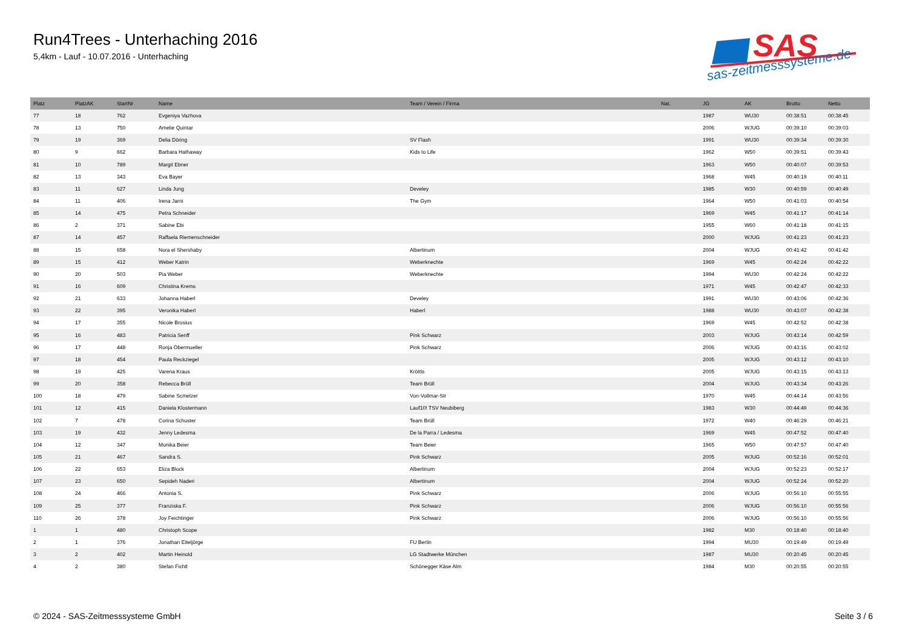Run4Trees - Unterhaching 2016
5,4km - Lauf - 10.07.2016 - Unterhaching
SAS
sas-zeitmesssysteme.de
| Platz | PlatzAK | StartNr | Name | Team / Verein / Firma | Nat. | JG | AK | Brutto | Netto |
| --- | --- | --- | --- | --- | --- | --- | --- | --- | --- |
| 77 | 18 | 762 | Evgeniya Vazhova | | | 1987 | WU30 | 00:38:51 | 00:38:45 |
| 78 | 13 | 750 | Amelie Quintar | | | 2006 | WJUG | 00:39:10 | 00:39:03 |
| 79 | 19 | 369 | Delia Döring | SV Flash | | 1991 | WU30 | 00:39:34 | 00:39:30 |
| 80 | 9 | 662 | Barbara Hathaway | Kids to Life | | 1962 | W50 | 00:39:51 | 00:39:43 |
| 81 | 10 | 789 | Margit Ebner | | | 1963 | W50 | 00:40:07 | 00:39:53 |
| 82 | 13 | 343 | Eva Bayer | | | 1968 | W45 | 00:40:19 | 00:40:11 |
| 83 | 11 | 627 | Linda Jung | Develey | | 1985 | W30 | 00:40:59 | 00:40:49 |
| 84 | 11 | 406 | Irena Jarni | The Gym | | 1964 | W50 | 00:41:03 | 00:40:54 |
| 85 | 14 | 475 | Petra Schneider | | | 1969 | W45 | 00:41:17 | 00:41:14 |
| 86 | 2 | 371 | Sabine Ebi | | | 1955 | W60 | 00:41:18 | 00:41:15 |
| 87 | 14 | 457 | Raffaela Riemenschneider | | | 2000 | WJUG | 00:41:23 | 00:41:23 |
| 88 | 15 | 658 | Nora el Shershaby | Albertinum | | 2004 | WJUG | 00:41:42 | 00:41:42 |
| 89 | 15 | 412 | Weber Katrin | Weberknechte | | 1969 | W45 | 00:42:24 | 00:42:22 |
| 90 | 20 | 503 | Pia Weber | Weberknechte | | 1994 | WU30 | 00:42:24 | 00:42:22 |
| 91 | 16 | 609 | Christina Krems | | | 1971 | W45 | 00:42:47 | 00:42:33 |
| 92 | 21 | 633 | Johanna Haberl | Develey | | 1991 | WU30 | 00:43:06 | 00:42:36 |
| 93 | 22 | 395 | Veronika Haberl | Haberl | | 1988 | WU30 | 00:43:07 | 00:42:38 |
| 94 | 17 | 355 | Nicole Brosius | | | 1969 | W45 | 00:42:52 | 00:42:38 |
| 95 | 16 | 483 | Patricia Senff | Pink Schwarz | | 2003 | WJUG | 00:43:14 | 00:42:59 |
| 96 | 17 | 448 | Ronja Obermueller | Pink Schwarz | | 2006 | WJUG | 00:43:16 | 00:43:02 |
| 97 | 18 | 454 | Paula Reckziegel | | | 2005 | WJUG | 00:43:12 | 00:43:10 |
| 98 | 19 | 425 | Varena Kraus | Kröttls | | 2005 | WJUG | 00:43:15 | 00:43:13 |
| 99 | 20 | 358 | Rebecca Brüll | Team Brüll | | 2004 | WJUG | 00:43:34 | 00:43:26 |
| 100 | 18 | 479 | Sabine Scmelzer | Von-Vollmar-Str | | 1970 | W45 | 00:44:14 | 00:43:56 |
| 101 | 12 | 415 | Daniela Klostermann | Lauf10! TSV Neubiberg | | 1983 | W30 | 00:44:49 | 00:44:36 |
| 102 | 7 | 478 | Corina Schuster | Team Brüll | | 1972 | W40 | 00:46:29 | 00:46:21 |
| 103 | 19 | 432 | Jenny Ledesma | De la Parra / Ledesma | | 1969 | W45 | 00:47:52 | 00:47:40 |
| 104 | 12 | 347 | Monika Beier | Team Beier | | 1965 | W50 | 00:47:57 | 00:47:40 |
| 105 | 21 | 467 | Sandra S. | Pink Schwarz | | 2005 | WJUG | 00:52:16 | 00:52:01 |
| 106 | 22 | 653 | Eliza Block | Albertinum | | 2004 | WJUG | 00:52:23 | 00:52:17 |
| 107 | 23 | 650 | Sepideh Naderi | Albertinum | | 2004 | WJUG | 00:52:24 | 00:52:20 |
| 108 | 24 | 466 | Antonia S. | Pink Schwarz | | 2006 | WJUG | 00:56:10 | 00:55:55 |
| 109 | 25 | 377 | Franziska F. | Pink Schwarz | | 2006 | WJUG | 00:56:10 | 00:55:56 |
| 110 | 26 | 378 | Joy Feichtinger | Pink Schwarz | | 2006 | WJUG | 00:56:10 | 00:55:56 |
| 1 | 1 | 480 | Christoph Scope | | | 1982 | M30 | 00:18:40 | 00:18:40 |
| 2 | 1 | 376 | Jonathan Eiteljörge | FU Berlin | | 1994 | MU30 | 00:19:49 | 00:19:49 |
| 3 | 2 | 402 | Martin Heinold | LG Stadtwerke München | | 1987 | MU30 | 00:20:45 | 00:20:45 |
| 4 | 2 | 380 | Stefan Fichtl | Schönegger Käse Alm | | 1984 | M30 | 00:20:55 | 00:20:55 |
© 2024 - SAS-Zeitmesssysteme GmbH Seite 3 / 6